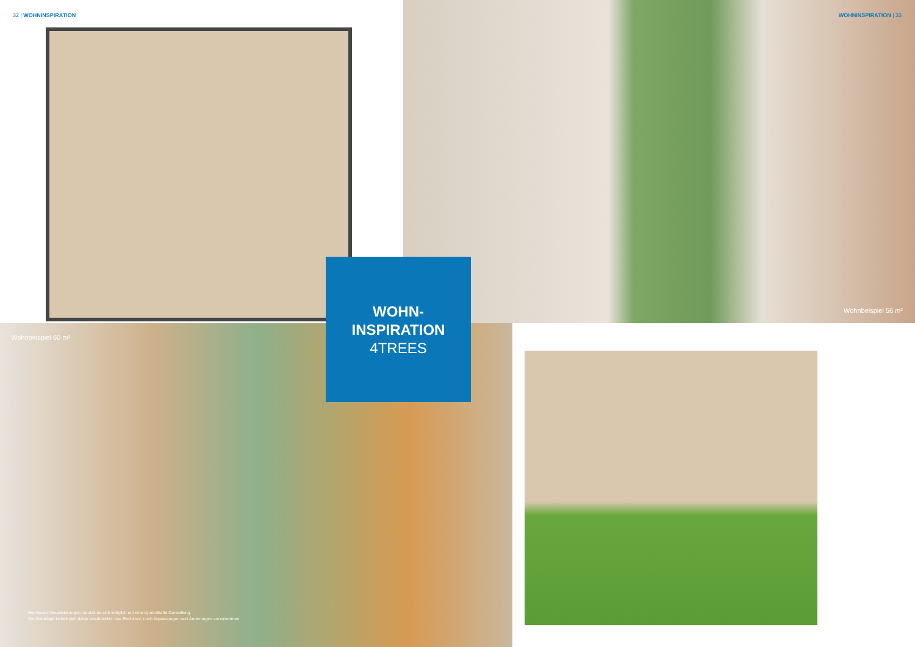32 | WOHNINSPIRATION WOHNINSPIRATION | 33
Wohnbeispiel 56 m²
Wohnbeispiel 60 m²
WOHN-
INSPIRATION
4TREES
Bei diesen Visualisierungen handelt es sich lediglich um eine symbolhafte Darstellung.
Der Bauträger behält sich daher ausdrücklich das Recht vor, noch Anpassungen und Änderungen vorzunehmen.